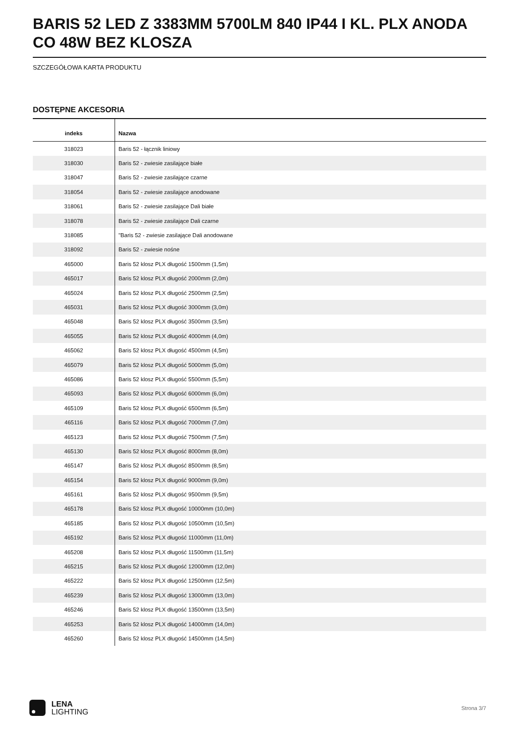BARIS 52 LED Z 3383MM 5700LM 840 IP44 I KL. PLX ANODA CO 48W BEZ KLOSZA
SZCZEGÓŁOWA KARTA PRODUKTU
DOSTĘPNE AKCESORIA
| indeks | Nazwa |
| --- | --- |
| 318023 | Baris 52 - łącznik liniowy |
| 318030 | Baris 52 - zwiesie zasilające białe |
| 318047 | Baris 52 - zwiesie zasilające czarne |
| 318054 | Baris 52 - zwiesie zasilające anodowane |
| 318061 | Baris 52 - zwiesie zasilające Dali białe |
| 318078 | Baris 52 - zwiesie zasilające Dali czarne |
| 318085 | "Baris 52 - zwiesie zasilające Dali anodowane |
| 318092 | Baris 52 - zwiesie nośne |
| 465000 | Baris 52 klosz PLX długość 1500mm (1,5m) |
| 465017 | Baris 52 klosz PLX długość 2000mm (2,0m) |
| 465024 | Baris 52 klosz PLX długość 2500mm (2,5m) |
| 465031 | Baris 52 klosz PLX długość 3000mm (3,0m) |
| 465048 | Baris 52 klosz PLX długość 3500mm (3,5m) |
| 465055 | Baris 52 klosz PLX długość 4000mm (4,0m) |
| 465062 | Baris 52 klosz PLX długość 4500mm (4,5m) |
| 465079 | Baris 52 klosz PLX długość 5000mm (5,0m) |
| 465086 | Baris 52 klosz PLX długość 5500mm (5,5m) |
| 465093 | Baris 52 klosz PLX długość 6000mm (6,0m) |
| 465109 | Baris 52 klosz PLX długość 6500mm (6,5m) |
| 465116 | Baris 52 klosz PLX długość 7000mm (7,0m) |
| 465123 | Baris 52 klosz PLX długość 7500mm (7,5m) |
| 465130 | Baris 52 klosz PLX długość 8000mm (8,0m) |
| 465147 | Baris 52 klosz PLX długość 8500mm (8,5m) |
| 465154 | Baris 52 klosz PLX długość 9000mm (9,0m) |
| 465161 | Baris 52 klosz PLX długość 9500mm (9,5m) |
| 465178 | Baris 52 klosz PLX długość 10000mm (10,0m) |
| 465185 | Baris 52 klosz PLX długość 10500mm (10,5m) |
| 465192 | Baris 52 klosz PLX długość 11000mm (11,0m) |
| 465208 | Baris 52 klosz PLX długość 11500mm (11,5m) |
| 465215 | Baris 52 klosz PLX długość 12000mm (12,0m) |
| 465222 | Baris 52 klosz PLX długość 12500mm (12,5m) |
| 465239 | Baris 52 klosz PLX długość 13000mm (13,0m) |
| 465246 | Baris 52 klosz PLX długość 13500mm (13,5m) |
| 465253 | Baris 52 klosz PLX długość 14000mm (14,0m) |
| 465260 | Baris 52 klosz PLX długość 14500mm (14,5m) |
LENA
LIGHTING
Strona 3/7